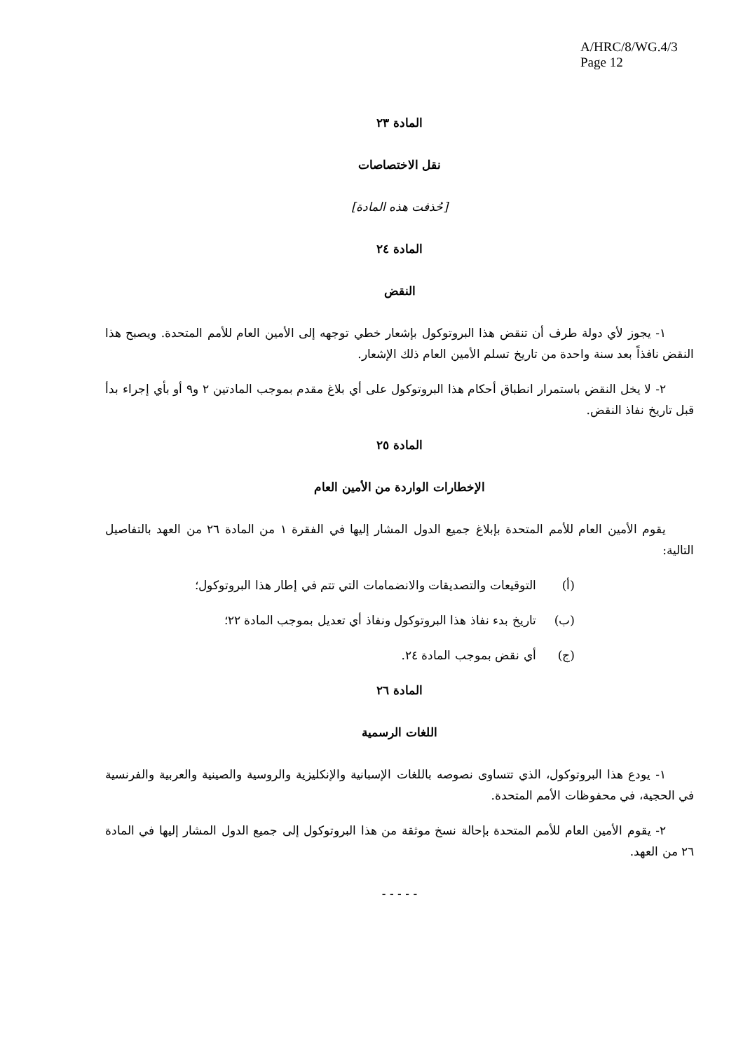A/HRC/8/WG.4/3
Page 12
المادة ٢٣
نقل الاختصاصات
[حُذفت هذه المادة]
المادة ٢٤
النقض
١- يجوز لأي دولة طرف أن تنقض هذا البروتوكول بإشعار خطي توجهه إلى الأمين العام للأمم المتحدة. ويصبح هذا النقض نافذاً بعد سنة واحدة من تاريخ تسلم الأمين العام ذلك الإشعار.
٢- لا يخل النقض باستمرار انطباق أحكام هذا البروتوكول على أي بلاغ مقدم بموجب المادتين ٢ و٩ أو بأي إجراء بدأ قبل تاريخ نفاذ النقض.
المادة ٢٥
الإخطارات الواردة من الأمين العام
يقوم الأمين العام للأمم المتحدة بإبلاغ جميع الدول المشار إليها في الفقرة ١ من المادة ٢٦ من العهد بالتفاصيل التالية:
(أ) التوقيعات والتصديقات والانضمامات التي تتم في إطار هذا البروتوكول؛
(ب) تاريخ بدء نفاذ هذا البروتوكول ونفاذ أي تعديل بموجب المادة ٢٢؛
(ج) أي نقض بموجب المادة ٢٤.
المادة ٢٦
اللغات الرسمية
١- يودع هذا البروتوكول، الذي تتساوى نصوصه باللغات الإسبانية والإنكليزية والروسية والصينية والعربية والفرنسية في الحجية، في محفوظات الأمم المتحدة.
٢- يقوم الأمين العام للأمم المتحدة بإحالة نسخ موثقة من هذا البروتوكول إلى جميع الدول المشار إليها في المادة ٢٦ من العهد.
- - - - -